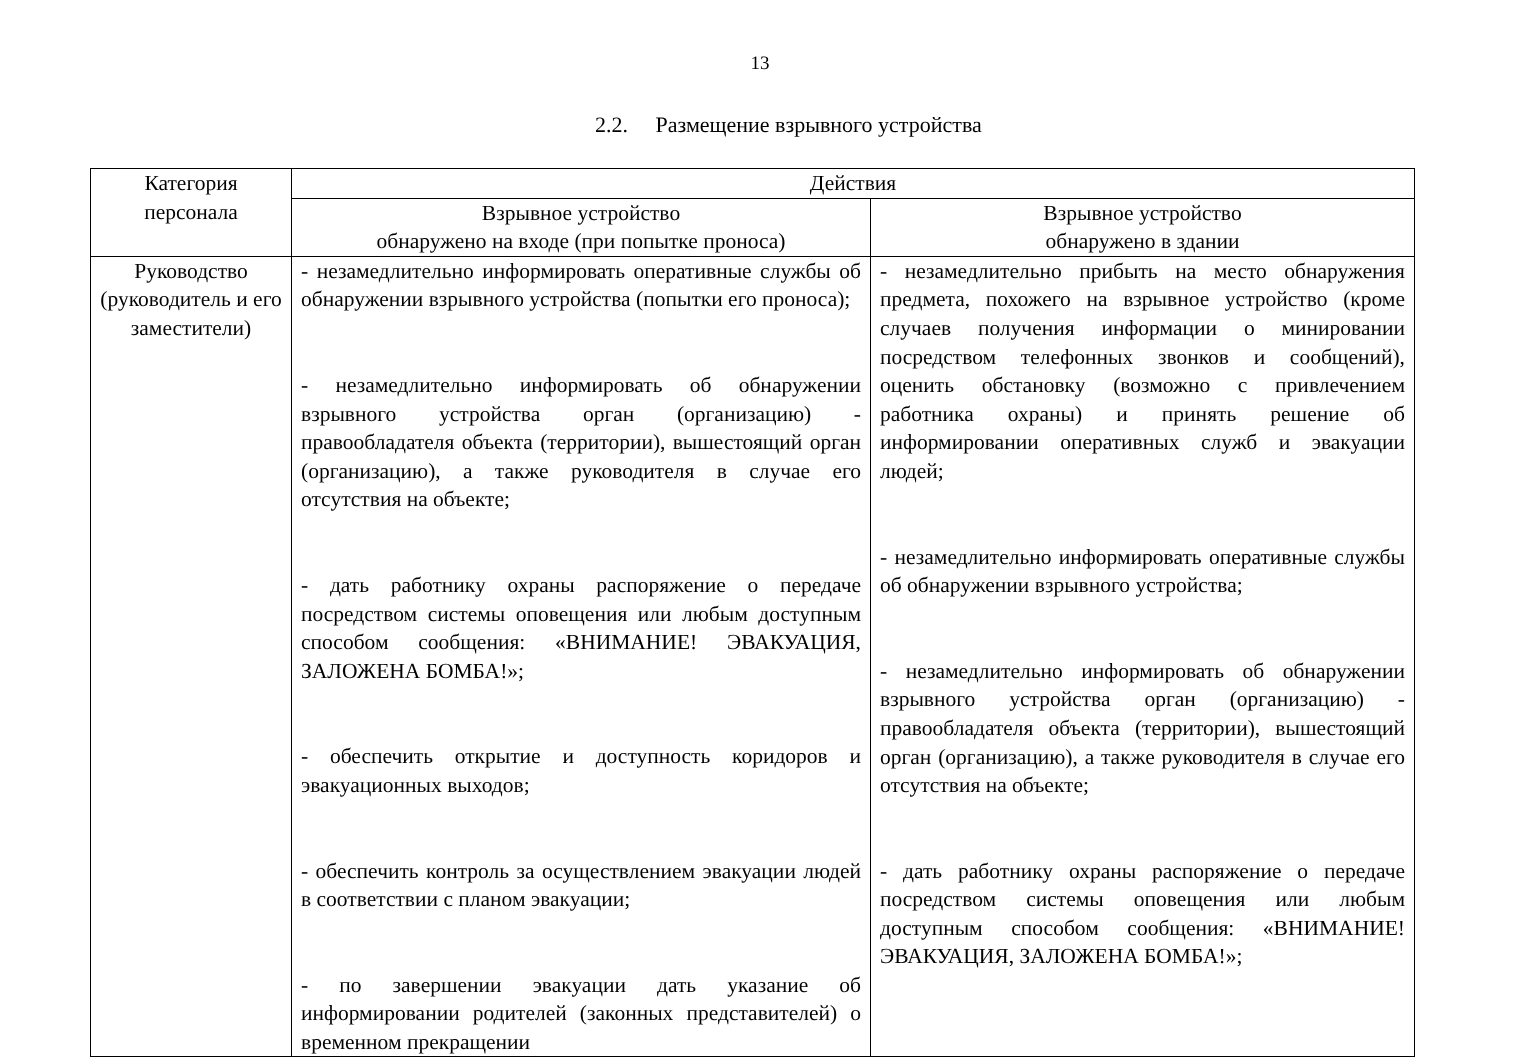13
2.2. Размещение взрывного устройства
| Категория персонала | Действия | |
| --- | --- | --- |
| | Взрывное устройство обнаружено на входе (при попытке проноса) | Взрывное устройство обнаружено в здании |
| Руководство (руководитель и его заместители) | - незамедлительно информировать оперативные службы об обнаружении взрывного устройства (попытки его проноса); - незамедлительно информировать об обнаружении взрывного устройства орган (организацию) - правообладателя объекта (территории), вышестоящий орган (организацию), а также руководителя в случае его отсутствия на объекте; - дать работнику охраны распоряжение о передаче посредством системы оповещения или любым доступным способом сообщения: «ВНИМАНИЕ! ЭВАКУАЦИЯ, ЗАЛОЖЕНА БОМБА!»; - обеспечить открытие и доступность коридоров и эвакуационных выходов; - обеспечить контроль за осуществлением эвакуации людей в соответствии с планом эвакуации; - по завершении эвакуации дать указание об информировании родителей (законных представителей) о временном прекращении | - незамедлительно прибыть на место обнаружения предмета, похожего на взрывное устройство (кроме случаев получения информации о минировании посредством телефонных звонков и сообщений), оценить обстановку (возможно с привлечением работника охраны) и принять решение об информировании оперативных служб и эвакуации людей; - незамедлительно информировать оперативные службы об обнаружении взрывного устройства; - незамедлительно информировать об обнаружении взрывного устройства орган (организацию) - правообладателя объекта (территории), вышестоящий орган (организацию), а также руководителя в случае его отсутствия на объекте; - дать работнику охраны распоряжение о передаче посредством системы оповещения или любым доступным способом сообщения: «ВНИМАНИЕ! ЭВАКУАЦИЯ, ЗАЛОЖЕНА БОМБА!»; |